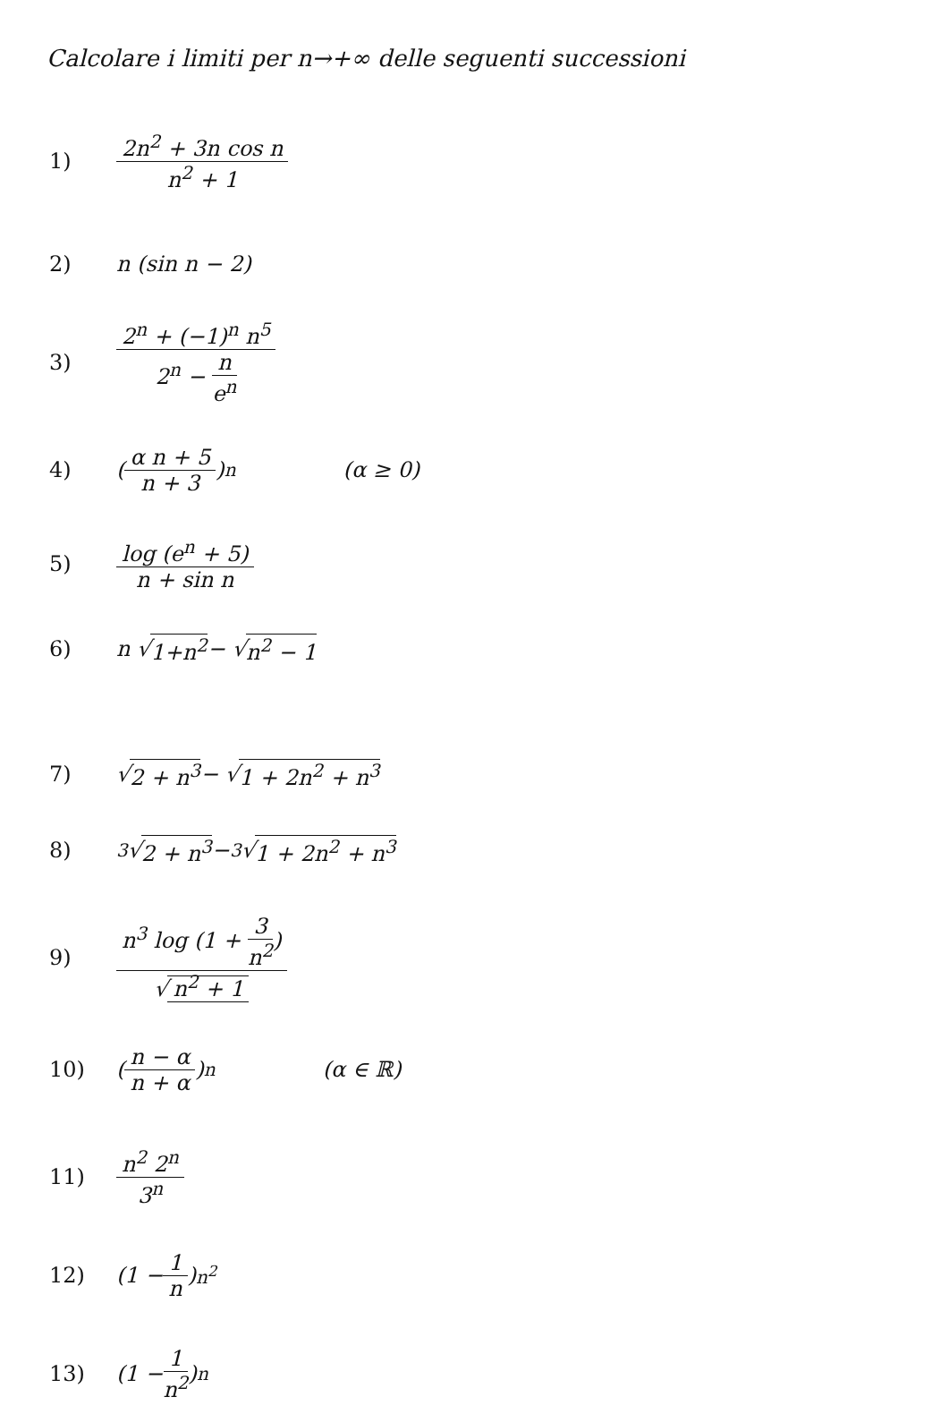Calcolare i limiti per n→+∞ delle seguenti successioni
1) 2n<sup>2</sup> + 3n cos n n<sup>2</sup> + 1
2) n (sin n − 2)
3) 2<sup>n</sup> + (−1)<sup>n</sup> n<sup>5</sup> 2<sup>n</sup> − n e<sup>n</sup>
4) (α n + 5 n + 3)<sup>n</sup> (α ≥ 0)
5) log (e<sup>n</sup> + 5) n + sin n
6) n √ 1+n<sup>2</sup> − √ n<sup>2</sup> − 1
7) √ 2 + n<sup>3</sup> − √ 1 + 2n<sup>2</sup> + n<sup>3</sup>
8)<sup>3</sup>√ 2 + n<sup>3</sup> − <sup>3</sup>√ 1 + 2n<sup>2</sup> + n<sup>3</sup>
9) n<sup>3</sup> log (1 + 3 n<sup>2</sup>) √ n<sup>2</sup> + 1
10) (n − α n + α)<sup>n</sup> (α ∈ ℝ)
11) n<sup>2</sup> 2<sup>n</sup> 3<sup>n</sup>
12) (1 − 1 n)<sup>n<sup>2</sup></sup>
13) (1 − 1 n<sup>2</sup>)<sup>n</sup>